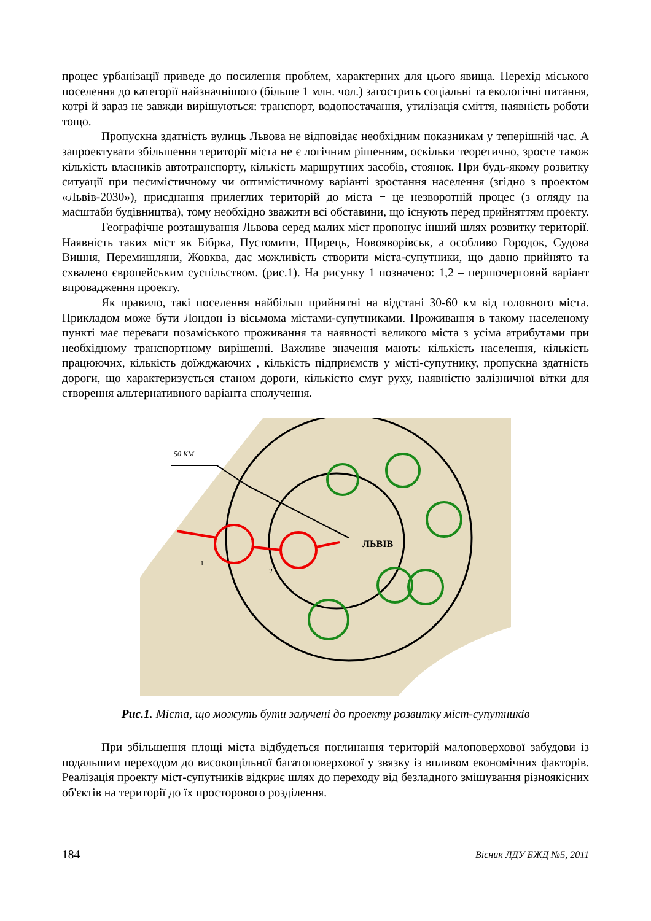процес урбанізації приведе до посилення проблем, характерних для цього явища. Перехід міського поселення до категорії найзначнішого (більше 1 млн. чол.) загострить соціальні та екологічні питання, котрі й зараз не завжди вирішуються: транспорт, водопостачання, утилізація сміття, наявність роботи тощо.
Пропускна здатність вулиць Львова не відповідає необхідним показникам у теперішній час. А запроектувати збільшення території міста не є логічним рішенням, оскільки теоретично, зросте також кількість власників автотранспорту, кількість маршрутних засобів, стоянок. При будь-якому розвитку ситуації при песимістичному чи оптимістичному варіанті зростання населення (згідно з проектом «Львів-2030»), приєднання прилеглих територій до міста − це незворотній процес (з огляду на масштаби будівництва), тому необхідно зважити всі обставини, що існують перед прийняттям проекту.
Географічне розташування Львова серед малих міст пропонує інший шлях розвитку території. Наявність таких міст як Бібрка, Пустомити, Щирець, Новояворівськ, а особливо Городок, Судова Вишня, Перемишляни, Жовква, дає можливість створити міста-супутники, що давно прийнято та схвалено європейським суспільством. (рис.1). На рисунку 1 позначено: 1,2 – першочерговий варіант впровадження проекту.
Як правило, такі поселення найбільш прийнятні на відстані 30-60 км від головного міста. Прикладом може бути Лондон із вісьмома містами-супутниками. Проживання в такому населеному пункті має переваги позаміського проживання та наявності великого міста з усіма атрибутами при необхідному транспортному вирішенні. Важливе значення мають: кількість населення, кількість працюючих, кількість доїжджаючих , кількість підприємств у місті-супутнику, пропускна здатність дороги, що характеризується станом дороги, кількістю смуг руху, наявністю залізничної вітки для створення альтернативного варіанта сполучення.
50 КМ
ЛЬВІВ
1
2
Рис.1. Міста, що можуть бути залучені до проекту розвитку міст-супутників
При збільшення площі міста відбудеться поглинання територій малоповерхової забудови із подальшим переходом до високощільної багатоповерхової у звязку із впливом економічних факторів. Реалізація проекту міст-супутників відкриє шлях до переходу від безладного змішування різноякісних об'єктів на території до їх просторового розділення.
184 Вісник ЛДУ БЖД №5, 2011